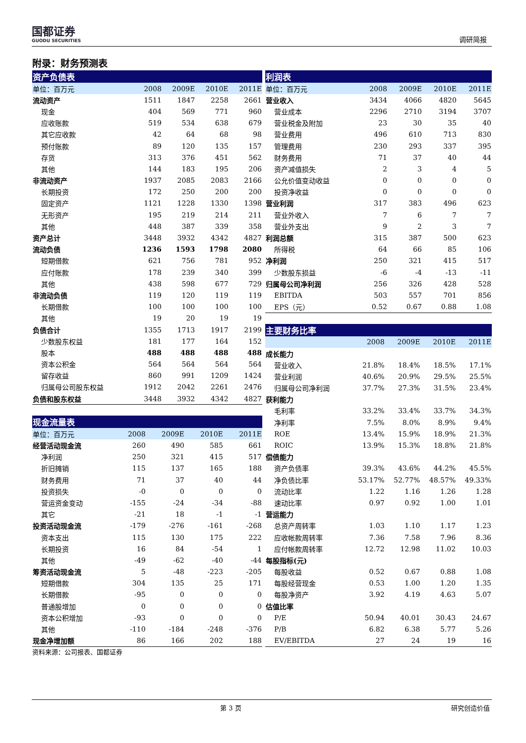国都证券
GUODU SECURITIES
调研简报
附录：财务预测表
| 资产负债表 | | | | |
| --- | --- | --- | --- | --- |
| 单位：百万元 | 2008 | 2009E | 2010E | 2011E |
| 流动资产 | 1511 | 1847 | 2258 | 2661 |
| 现金 | 404 | 569 | 771 | 960 |
| 应收账款 | 519 | 534 | 638 | 679 |
| 其它应收款 | 42 | 64 | 68 | 98 |
| 预付账款 | 89 | 120 | 135 | 157 |
| 存货 | 313 | 376 | 451 | 562 |
| 其他 | 144 | 183 | 195 | 206 |
| 非流动资产 | 1937 | 2085 | 2083 | 2166 |
| 长期投资 | 172 | 250 | 200 | 200 |
| 固定资产 | 1121 | 1228 | 1330 | 1398 |
| 无形资产 | 195 | 219 | 214 | 211 |
| 其他 | 448 | 387 | 339 | 358 |
| 资产总计 | 3448 | 3932 | 4342 | 4827 |
| 流动负债 | 1236 | 1593 | 1798 | 2080 |
| 短期借款 | 621 | 756 | 781 | 952 |
| 应付账款 | 178 | 239 | 340 | 399 |
| 其他 | 438 | 598 | 677 | 729 |
| 非流动负债 | 119 | 120 | 119 | 119 |
| 长期借款 | 100 | 100 | 100 | 100 |
| 其他 | 19 | 20 | 19 | 19 |
| 负债合计 | 1355 | 1713 | 1917 | 2199 |
| 少数股东权益 | 181 | 177 | 164 | 152 |
| 股本 | 488 | 488 | 488 | 488 |
| 资本公积金 | 564 | 564 | 564 | 564 |
| 留存收益 | 860 | 991 | 1209 | 1424 |
| 归属母公司股东权益 | 1912 | 2042 | 2261 | 2476 |
| 负债和股东权益 | 3448 | 3932 | 4342 | 4827 |
| 现金流量表 | | | | |
| --- | --- | --- | --- | --- |
| 单位：百万元 | 2008 | 2009E | 2010E | 2011E |
| 经营活动现金流 | 260 | 490 | 585 | 661 |
| 净利润 | 250 | 321 | 415 | 517 |
| 折旧摊销 | 115 | 137 | 165 | 188 |
| 财务费用 | 71 | 37 | 40 | 44 |
| 投资损失 | -0 | 0 | 0 | 0 |
| 营运资金变动 | -155 | -24 | -34 | -88 |
| 其它 | -21 | 18 | -1 | -1 |
| 投资活动现金流 | -179 | -276 | -161 | -268 |
| 资本支出 | 115 | 130 | 175 | 222 |
| 长期投资 | 16 | 84 | -54 | 1 |
| 其他 | -49 | -62 | -40 | -44 |
| 筹资活动现金流 | 5 | -48 | -223 | -205 |
| 短期借款 | 304 | 135 | 25 | 171 |
| 长期借款 | -95 | 0 | 0 | 0 |
| 普通股增加 | 0 | 0 | 0 | 0 |
| 资本公积增加 | -93 | 0 | 0 | 0 |
| 其他 | -110 | -184 | -248 | -376 |
| 现金净增加额 | 86 | 166 | 202 | 188 |
资料来源：公司报表、国都证券
| 利润表 | | | | |
| --- | --- | --- | --- | --- |
| 单位：百万元 | 2008 | 2009E | 2010E | 2011E |
| 营业收入 | 3434 | 4066 | 4820 | 5645 |
| 营业成本 | 2296 | 2710 | 3194 | 3707 |
| 营业税金及附加 | 23 | 30 | 35 | 40 |
| 营业费用 | 496 | 610 | 713 | 830 |
| 管理费用 | 230 | 293 | 337 | 395 |
| 财务费用 | 71 | 37 | 40 | 44 |
| 资产减值损失 | 2 | 3 | 4 | 5 |
| 公允价值变动收益 | 0 | 0 | 0 | 0 |
| 投资净收益 | 0 | 0 | 0 | 0 |
| 营业利润 | 317 | 383 | 496 | 623 |
| 营业外收入 | 7 | 6 | 7 | 7 |
| 营业外支出 | 9 | 2 | 3 | 7 |
| 利润总额 | 315 | 387 | 500 | 623 |
| 所得税 | 64 | 66 | 85 | 106 |
| 净利润 | 250 | 321 | 415 | 517 |
| 少数股东损益 | -6 | -4 | -13 | -11 |
| 归属母公司净利润 | 256 | 326 | 428 | 528 |
| EBITDA | 503 | 557 | 701 | 856 |
| EPS（元） | 0.52 | 0.67 | 0.88 | 1.08 |
| 主要财务比率 | | | | |
| --- | --- | --- | --- | --- |
| | 2008 | 2009E | 2010E | 2011E |
| 成长能力 | | | | |
| 营业收入 | 21.8% | 18.4% | 18.5% | 17.1% |
| 营业利润 | 40.6% | 20.9% | 29.5% | 25.5% |
| 归属母公司净利润 | 37.7% | 27.3% | 31.5% | 23.4% |
| 获利能力 | | | | |
| 毛利率 | 33.2% | 33.4% | 33.7% | 34.3% |
| 净利率 | 7.5% | 8.0% | 8.9% | 9.4% |
| ROE | 13.4% | 15.9% | 18.9% | 21.3% |
| ROIC | 13.9% | 15.3% | 18.8% | 21.8% |
| 偿债能力 | | | | |
| 资产负债率 | 39.3% | 43.6% | 44.2% | 45.5% |
| 净负债比率 | 53.17% | 52.77% | 48.57% | 49.33% |
| 流动比率 | 1.22 | 1.16 | 1.26 | 1.28 |
| 速动比率 | 0.97 | 0.92 | 1.00 | 1.01 |
| 营运能力 | | | | |
| 总资产周转率 | 1.03 | 1.10 | 1.17 | 1.23 |
| 应收帐款周转率 | 7.36 | 7.58 | 7.96 | 8.36 |
| 应付帐款周转率 | 12.72 | 12.98 | 11.02 | 10.03 |
| 每股指标(元) | | | | |
| 每股收益 | 0.52 | 0.67 | 0.88 | 1.08 |
| 每股经营现金 | 0.53 | 1.00 | 1.20 | 1.35 |
| 每股净资产 | 3.92 | 4.19 | 4.63 | 5.07 |
| 估值比率 | | | | |
| P/E | 50.94 | 40.01 | 30.43 | 24.67 |
| P/B | 6.82 | 6.38 | 5.77 | 5.26 |
| EV/EBITDA | 27 | 24 | 19 | 16 |
第 3 页 研究创造价值